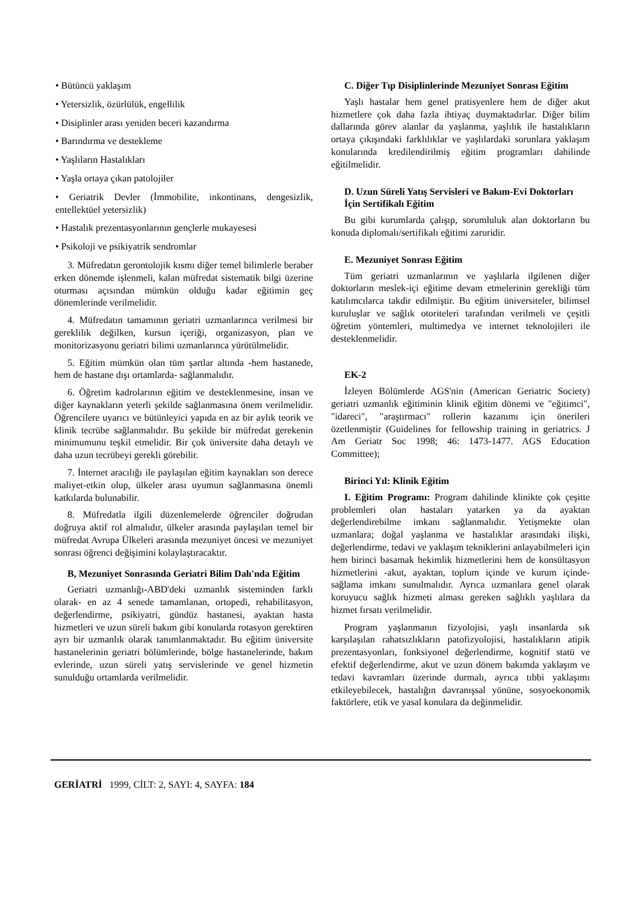• Bütüncü yaklaşım
• Yetersizlik, özürlülük, engellilik
• Disiplinler arası yeniden beceri kazandırma
• Barındırma ve destekleme
• Yaşlıların Hastalıkları
• Yaşla ortaya çıkan patolojiler
• Geriatrik Devler (İmmobilite, inkontinans, dengesizlik, entellektüel yetersizlik)
• Hastalık prezentasyonlarının gençlerle mukayesesi
• Psikoloji ve psikiyatrik sendromlar
3. Müfredatın gerontolojik kısmı diğer temel bilimlerle beraber erken dönemde işlenmeli, kalan müfredat sistematik bilgi üzerine oturması açısından mümkün olduğu kadar eğitimin geç dönemlerinde verilmelidir.
4. Müfredatın tamamının geriatri uzmanlarınca verilmesi bir gereklilik değilken, kursun içeriği, organizasyon, plan ve monitorizasyonu geriatri bilimi uzmanlarınca yürütülmelidir.
5. Eğitim mümkün olan tüm şartlar altında -hem hastanede, hem de hastane dışı ortamlarda- sağlanmalıdır.
6. Öğretim kadrolarının eğitim ve desteklenmesine, insan ve diğer kaynakların yeterli şekilde sağlanmasına önem verilmelidir. Öğrencilere uyarıcı ve bütünleyici yapıda en az bir aylık teorik ve klinik tecrübe sağlanmalıdır. Bu şekilde bir müfredat gerekenin minimumunu teşkil etmelidir. Bir çok üniversite daha detaylı ve daha uzun tecrübeyi gerekli görebilir.
7. İnternet aracılığı ile paylaşılan eğitim kaynakları son derece maliyet-etkin olup, ülkeler arası uyumun sağlanmasına önemli katkılarda bulunabilir.
8. Müfredatla ilgili düzenlemelerde öğrenciler doğrudan doğruya aktif rol almalıdır, ülkeler arasında paylaşılan temel bir müfredat Avrupa Ülkeleri arasında mezuniyet öncesi ve mezuniyet sonrası öğrenci değişimini kolaylaştıracaktır.
B, Mezuniyet Sonrasında Geriatri Bilim Dalı'nda Eğitim
Geriatri uzmanlığı-ABD'deki uzmanlık sisteminden farklı olarak- en az 4 senede tamamlanan, ortopedi, rehabilitasyon, değerlendirme, psikiyatri, gündüz hastanesi, ayaktan hasta hizmetleri ve uzun süreli bakım gibi konularda rotasyon gerektiren ayrı bir uzmanlık olarak tanımlanmaktadır. Bu eğitim üniversite hastanelerinin geriatri bölümlerinde, bölge hastanelerinde, bakım evlerinde, uzun süreli yatış servislerinde ve genel hizmetin sunulduğu ortamlarda verilmelidir.
C. Diğer Tıp Disiplinlerinde Mezuniyet Sonrası Eğitim
Yaşlı hastalar hem genel pratisyenlere hem de diğer akut hizmetlere çok daha fazla ihtiyaç duymaktadırlar. Diğer bilim dallarında görev alanlar da yaşlanma, yaşlılık ile hastalıkların ortaya çıkışındaki farklılıklar ve yaşlılardaki sorunlara yaklaşım konularında kredilendirilmiş eğitim programları dahilinde eğitilmelidir.
D. Uzun Süreli Yatış Servisleri ve Bakım-Evi Doktorları İçin Sertifikalı Eğitim
Bu gibi kurumlarda çalışıp, sorumluluk alan doktorların bu konuda diplomalı/sertifikalı eğitimi zaruridir.
E. Mezuniyet Sonrası Eğitim
Tüm geriatri uzmanlarının ve yaşlılarla ilgilenen diğer doktorların meslek-içi eğitime devam etmelerinin gerekliği tüm katılımcılarca takdir edilmiştir. Bu eğitim üniversiteler, bilimsel kuruluşlar ve sağlık otoriteleri tarafından verilmeli ve çeşitli öğretim yöntemleri, multimedya ve internet teknolojileri ile desteklenmelidir.
EK-2
İzleyen Bölümlerde AGS'nin (American Geriatric Society) geriatri uzmanlık eğitiminin klinik eğitim dönemi ve "eğitimci", "idareci", "araştırmacı" rollerin kazanımı için önerileri özetlenmiştir (Guidelines for fellowship training in geriatrics. J Am Geriatr Soc 1998; 46: 1473-1477. AGS Education Committee);
Birinci Yıl: Klinik Eğitim
I. Eğitim Programı: Program dahilinde klinikte çok çeşitte problemleri olan hastaları yatarken ya da ayaktan değerlendirebilme imkanı sağlanmalıdır. Yetişmekte olan uzmanlara; doğal yaşlanma ve hastalıklar arasındaki ilişki, değerlendirme, tedavi ve yaklaşım tekniklerini anlayabilmeleri için hem birinci basamak hekimlik hizmetlerini hem de konsültasyon hizmetlerini -akut, ayaktan, toplum içinde ve kurum içinde- sağlama imkanı sunulmalıdır. Ayrıca uzmanlara genel olarak koruyucu sağlık hizmeti alması gereken sağlıklı yaşlılara da hizmet fırsatı verilmelidir.
Program yaşlanmanın fizyolojisi, yaşlı insanlarda sık karşılaşılan rahatsızlıkların patofizyolojisi, hastalıkların atipik prezentasyonları, fonksiyonel değerlendirme, kognitif statü ve efektif değerlendirme, akut ve uzun dönem bakımda yaklaşım ve tedavi kavramları üzerinde durmalı, ayrıca tıbbi yaklaşımı etkileyebilecek, hastalığın davranışsal yönüne, sosyoekonomik faktörlere, etik ve yasal konulara da değinmelidir.
GERİATRİ 1999, CİLT: 2, SAYI: 4, SAYFA: 184